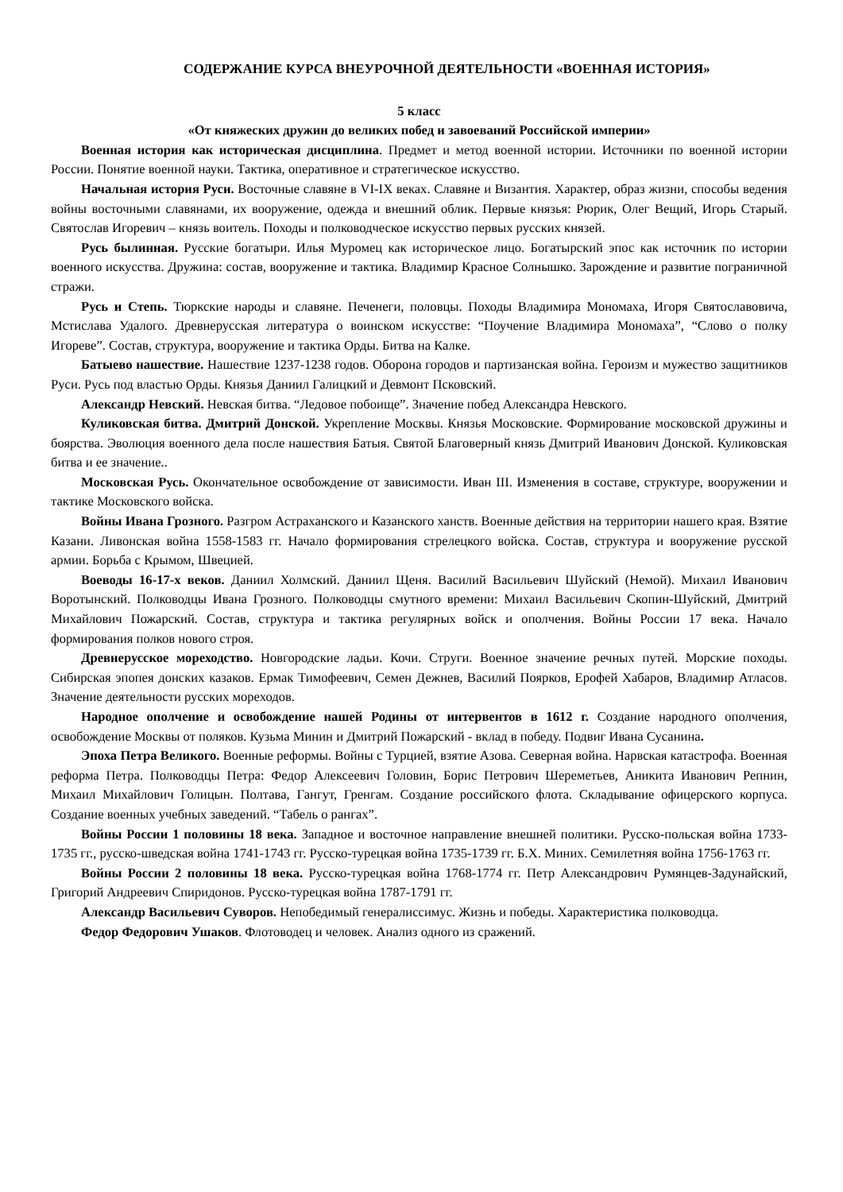СОДЕРЖАНИЕ КУРСА ВНЕУРОЧНОЙ ДЕЯТЕЛЬНОСТИ «ВОЕННАЯ ИСТОРИЯ»
5 класс
«От княжеских дружин до великих побед и завоеваний Российской империи»
Военная история как историческая дисциплина. Предмет и метод военной истории. Источники по военной истории России. Понятие военной науки. Тактика, оперативное и стратегическое искусство.
Начальная история Руси. Восточные славяне в VI-IX веках. Славяне и Византия. Характер, образ жизни, способы ведения войны восточными славянами, их вооружение, одежда и внешний облик. Первые князья: Рюрик, Олег Вещий, Игорь Старый. Святослав Игоревич – князь воитель. Походы и полководческое искусство первых русских князей.
Русь былинная. Русские богатыри. Илья Муромец как историческое лицо. Богатырский эпос как источник по истории военного искусства. Дружина: состав, вооружение и тактика. Владимир Красное Солнышко. Зарождение и развитие пограничной стражи.
Русь и Степь. Тюркские народы и славяне. Печенеги, половцы. Походы Владимира Мономаха, Игоря Святославовича, Мстислава Удалого. Древнерусская литература о воинском искусстве: “Поучение Владимира Мономаха”, “Слово о полку Игореве”. Состав, структура, вооружение и тактика Орды. Битва на Калке.
Батыево нашествие. Нашествие 1237-1238 годов. Оборона городов и партизанская война. Героизм и мужество защитников Руси. Русь под властью Орды. Князья Даниил Галицкий и Девмонт Псковский.
Александр Невский. Невская битва. “Ледовое побоище”. Значение побед Александра Невского.
Куликовская битва. Дмитрий Донской. Укрепление Москвы. Князья Московские. Формирование московской дружины и боярства. Эволюция военного дела после нашествия Батыя. Святой Благоверный князь Дмитрий Иванович Донской. Куликовская битва и ее значение..
Московская Русь. Окончательное освобождение от зависимости. Иван III. Изменения в составе, структуре, вооружении и тактике Московского войска.
Войны Ивана Грозного. Разгром Астраханского и Казанского ханств. Военные действия на территории нашего края. Взятие Казани. Ливонская война 1558-1583 гг. Начало формирования стрелецкого войска. Состав, структура и вооружение русской армии. Борьба с Крымом, Швецией.
Воеводы 16-17-х веков. Даниил Холмский. Даниил Щеня. Василий Васильевич Шуйский (Немой). Михаил Иванович Воротынский. Полководцы Ивана Грозного. Полководцы смутного времени: Михаил Васильевич Скопин-Шуйский, Дмитрий Михайлович Пожарский. Состав, структура и тактика регулярных войск и ополчения. Войны России 17 века. Начало формирования полков нового строя.
Древнерусское мореходство. Новгородские ладьи. Кочи. Струги. Военное значение речных путей. Морские походы. Сибирская эпопея донских казаков. Ермак Тимофеевич, Семен Дежнев, Василий Поярков, Ерофей Хабаров, Владимир Атласов. Значение деятельности русских мореходов.
Народное ополчение и освобождение нашей Родины от интервентов в 1612 г. Создание народного ополчения, освобождение Москвы от поляков. Кузьма Минин и Дмитрий Пожарский - вклад в победу. Подвиг Ивана Сусанина.
Эпоха Петра Великого. Военные реформы. Войны с Турцией, взятие Азова. Северная война. Нарвская катастрофа. Военная реформа Петра. Полководцы Петра: Федор Алексеевич Головин, Борис Петрович Шереметьев, Аникита Иванович Репнин, Михаил Михайлович Голицын. Полтава, Гангут, Гренгам. Создание российского флота. Складывание офицерского корпуса. Создание военных учебных заведений. “Табель о рангах”.
Войны России 1 половины 18 века. Западное и восточное направление внешней политики. Русско-польская война 1733-1735 гг., русско-шведская война 1741-1743 гг. Русско-турецкая война 1735-1739 гг. Б.Х. Миних. Семилетняя война 1756-1763 гг.
Войны России 2 половины 18 века. Русско-турецкая война 1768-1774 гг. Петр Александрович Румянцев-Задунайский, Григорий Андреевич Спиридонов. Русско-турецкая война 1787-1791 гг.
Александр Васильевич Суворов. Непобедимый генералиссимус. Жизнь и победы. Характеристика полководца.
Федор Федорович Ушаков. Флотоводец и человек. Анализ одного из сражений.